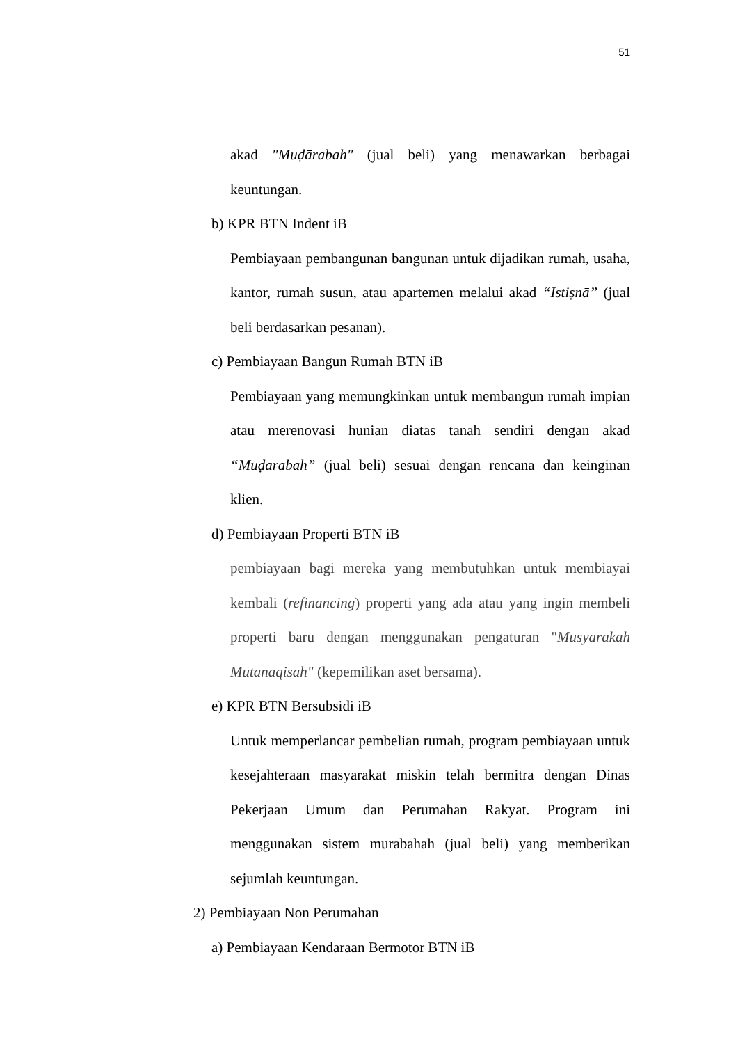51
akad "Muḍārabah" (jual beli) yang menawarkan berbagai keuntungan.
b) KPR BTN Indent iB
Pembiayaan pembangunan bangunan untuk dijadikan rumah, usaha, kantor, rumah susun, atau apartemen melalui akad “Istiṣnā” (jual beli berdasarkan pesanan).
c) Pembiayaan Bangun Rumah BTN iB
Pembiayaan yang memungkinkan untuk membangun rumah impian atau merenovasi hunian diatas tanah sendiri dengan akad “Muḍārabah” (jual beli) sesuai dengan rencana dan keinginan klien.
d) Pembiayaan Properti BTN iB
pembiayaan bagi mereka yang membutuhkan untuk membiayai kembali (refinancing) properti yang ada atau yang ingin membeli properti baru dengan menggunakan pengaturan "Musyarakah Mutanaqisah" (kepemilikan aset bersama).
e) KPR BTN Bersubsidi iB
Untuk memperlancar pembelian rumah, program pembiayaan untuk kesejahteraan masyarakat miskin telah bermitra dengan Dinas Pekerjaan Umum dan Perumahan Rakyat. Program ini menggunakan sistem murabahah (jual beli) yang memberikan sejumlah keuntungan.
2) Pembiayaan Non Perumahan
a) Pembiayaan Kendaraan Bermotor BTN iB